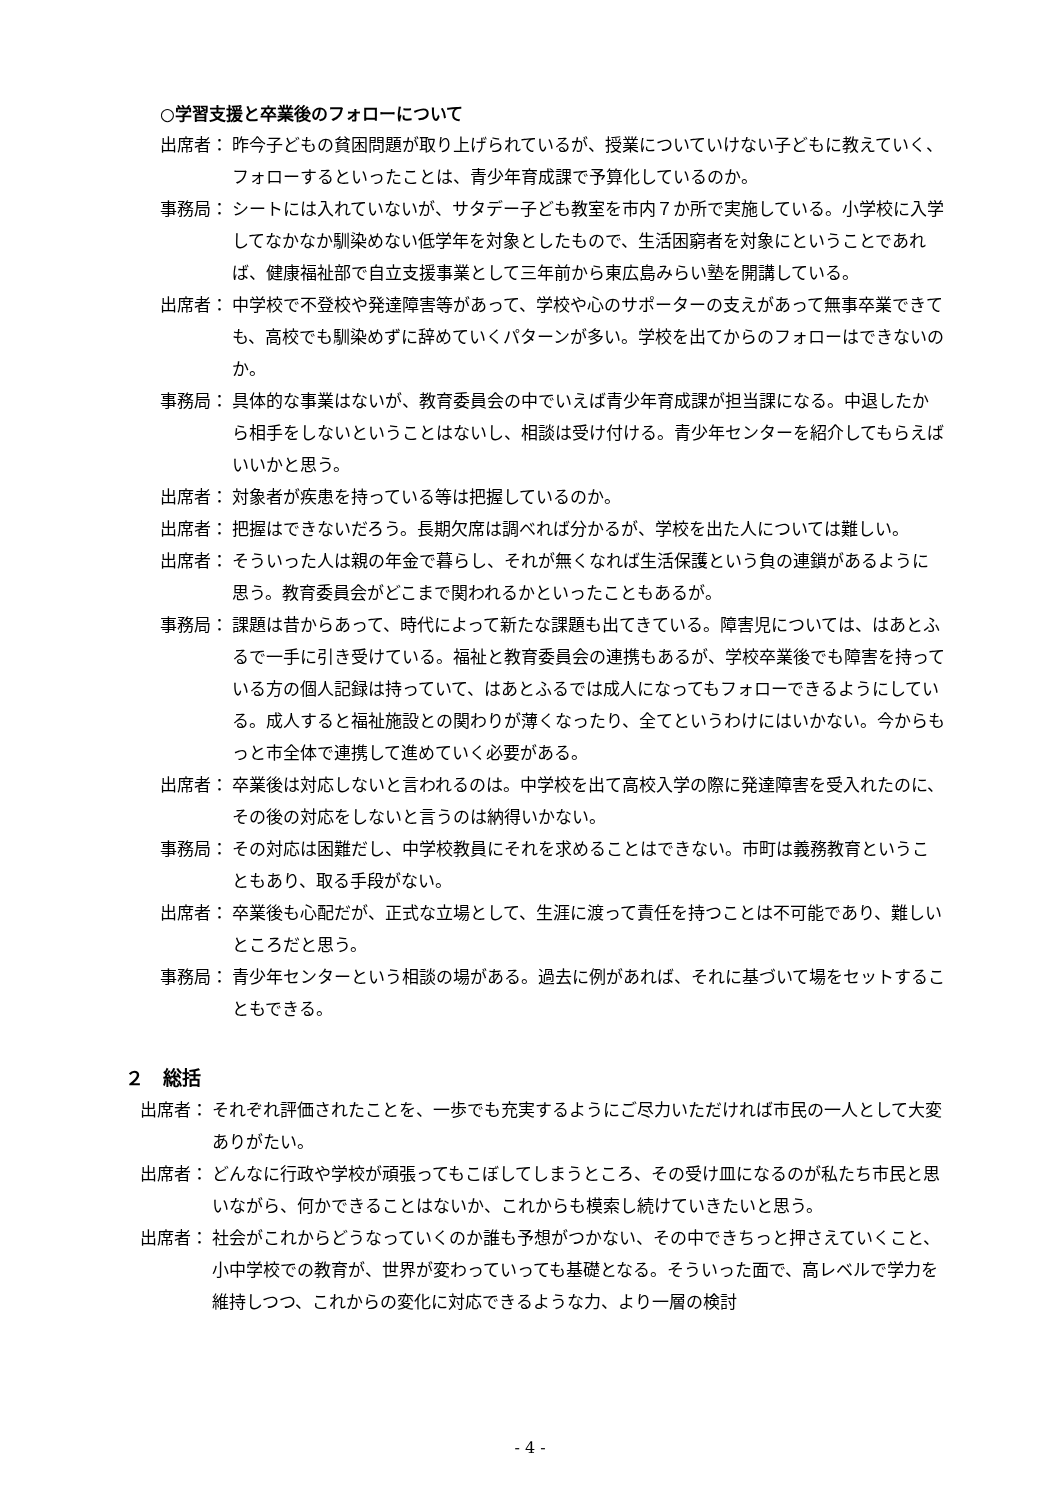○学習支援と卒業後のフォローについて
出席者： 昨今子どもの貧困問題が取り上げられているが、授業についていけない子どもに教えていく、フォローするといったことは、青少年育成課で予算化しているのか。
事務局： シートには入れていないが、サタデー子ども教室を市内７か所で実施している。小学校に入学してなかなか馴染めない低学年を対象としたもので、生活困窮者を対象にということであれば、健康福祉部で自立支援事業として三年前から東広島みらい塾を開講している。
出席者： 中学校で不登校や発達障害等があって、学校や心のサポーターの支えがあって無事卒業できても、高校でも馴染めずに辞めていくパターンが多い。学校を出てからのフォローはできないのか。
事務局： 具体的な事業はないが、教育委員会の中でいえば青少年育成課が担当課になる。中退したから相手をしないということはないし、相談は受け付ける。青少年センターを紹介してもらえばいいかと思う。
出席者： 対象者が疾患を持っている等は把握しているのか。
出席者： 把握はできないだろう。長期欠席は調べれば分かるが、学校を出た人については難しい。
出席者： そういった人は親の年金で暮らし、それが無くなれば生活保護という負の連鎖があるように思う。教育委員会がどこまで関われるかといったこともあるが。
事務局： 課題は昔からあって、時代によって新たな課題も出てきている。障害児については、はあとふるで一手に引き受けている。福祉と教育委員会の連携もあるが、学校卒業後でも障害を持っている方の個人記録は持っていて、はあとふるでは成人になってもフォローできるようにしている。成人すると福祉施設との関わりが薄くなったり、全てというわけにはいかない。今からもっと市全体で連携して進めていく必要がある。
出席者： 卒業後は対応しないと言われるのは。中学校を出て高校入学の際に発達障害を受入れたのに、その後の対応をしないと言うのは納得いかない。
事務局： その対応は困難だし、中学校教員にそれを求めることはできない。市町は義務教育ということもあり、取る手段がない。
出席者： 卒業後も心配だが、正式な立場として、生涯に渡って責任を持つことは不可能であり、難しいところだと思う。
事務局： 青少年センターという相談の場がある。過去に例があれば、それに基づいて場をセットすることもできる。
２　総括
出席者： それぞれ評価されたことを、一歩でも充実するようにご尽力いただければ市民の一人として大変ありがたい。
出席者： どんなに行政や学校が頑張ってもこぼしてしまうところ、その受け皿になるのが私たち市民と思いながら、何かできることはないか、これからも模索し続けていきたいと思う。
出席者： 社会がこれからどうなっていくのか誰も予想がつかない、その中できちっと押さえていくこと、小中学校での教育が、世界が変わっていっても基礎となる。そういった面で、高レベルで学力を維持しつつ、これからの変化に対応できるような力、より一層の検討
- 4 -